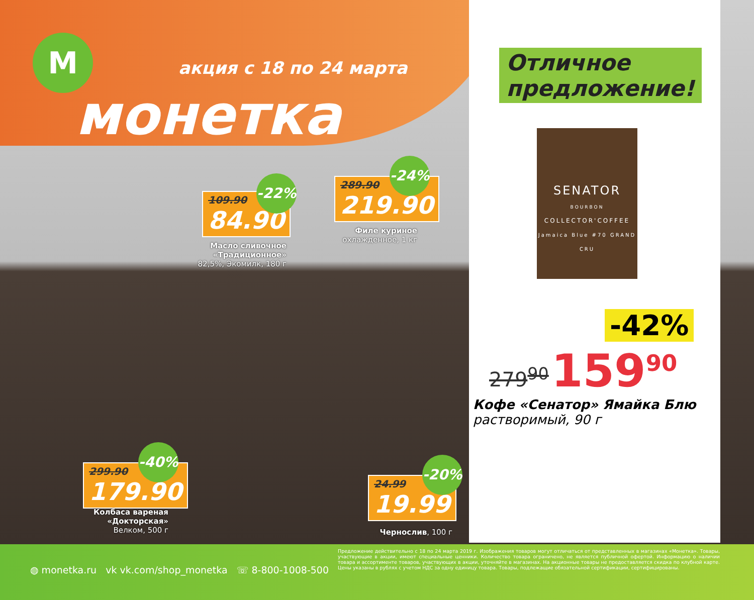M акция с 18 по 24 марта
монетка
109.90
84.90
-22%
Масло сливочное «Традиционное»
82,5%, Экомилк, 180 г
289.90
219.90
-24%
Филе куриное
охлажденное, 1 кг
299.90
179.90
-40%
Колбаса вареная «Докторская»
Велком, 500 г
24.99
19.99
-20%
Чернослив, 100 г
Отличное
предложение!
SENATOR
BOURBON
COLLECTOR'COFFEE
Jamaica Blue #70 GRAND CRU
-42%
279<sup>90</sup> 159<sup>90</sup>
Кофе «Сенатор» Ямайка Блю
растворимый, 90 г
◍ monetka.ru vk vk.com/shop_monetka ☏ 8-800-1008-500
Предложение действительно с 18 по 24 марта 2019 г. Изображения товаров могут отличаться от представленных в магазинах «Монетка». Товары, участвующие в акции, имеют специальные ценники. Количество товара ограничено, не является публичной офертой. Информацию о наличии товара и ассортименте товаров, участвующих в акции, уточняйте в магазинах. На акционные товары не предоставляется скидка по клубной карте. Цены указаны в рублях с учетом НДС за одну единицу товара. Товары, подлежащие обязательной сертификации, сертифицированы.